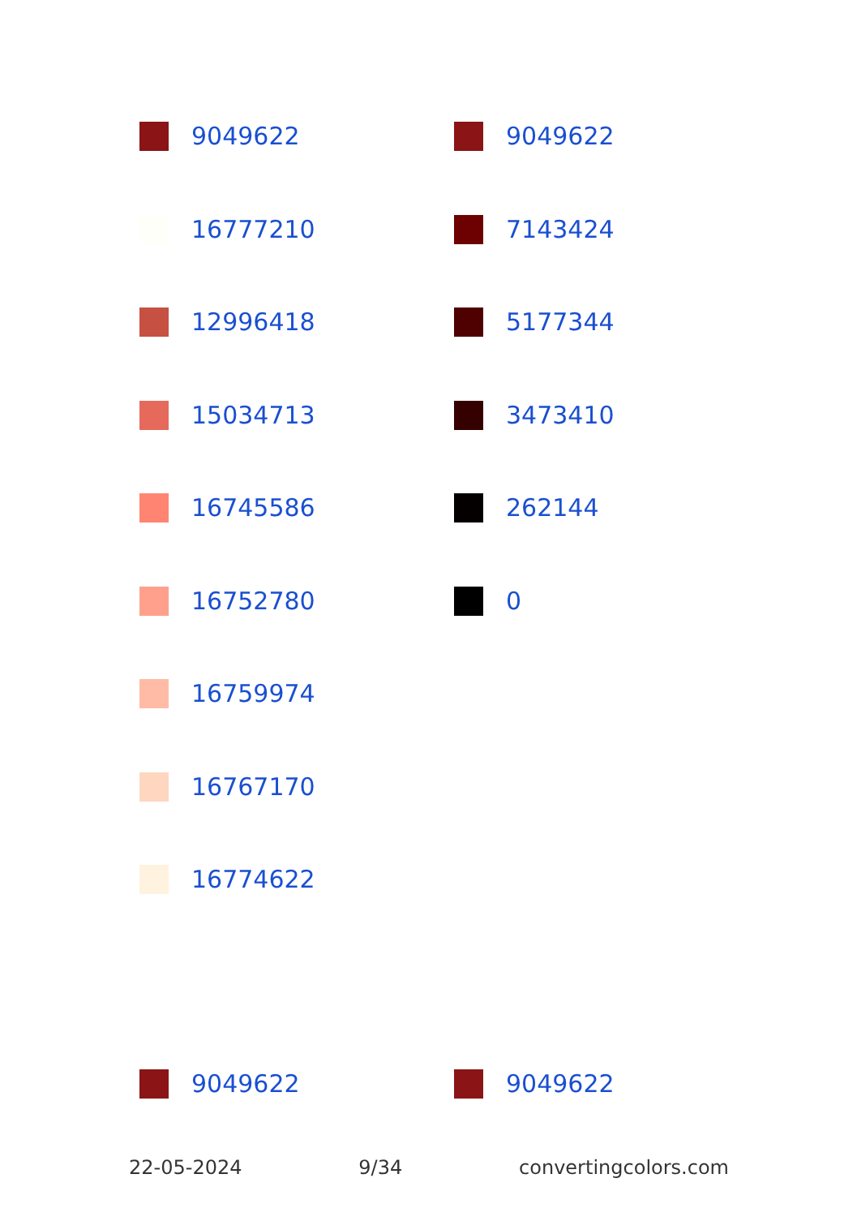9049622
16777210
12996418
15034713
16745586
16752780
16759974
16767170
16774622
9049622
7143424
5177344
3473410
262144
0
9049622 9049622
22-05-2024 9/34 convertingcolors.com